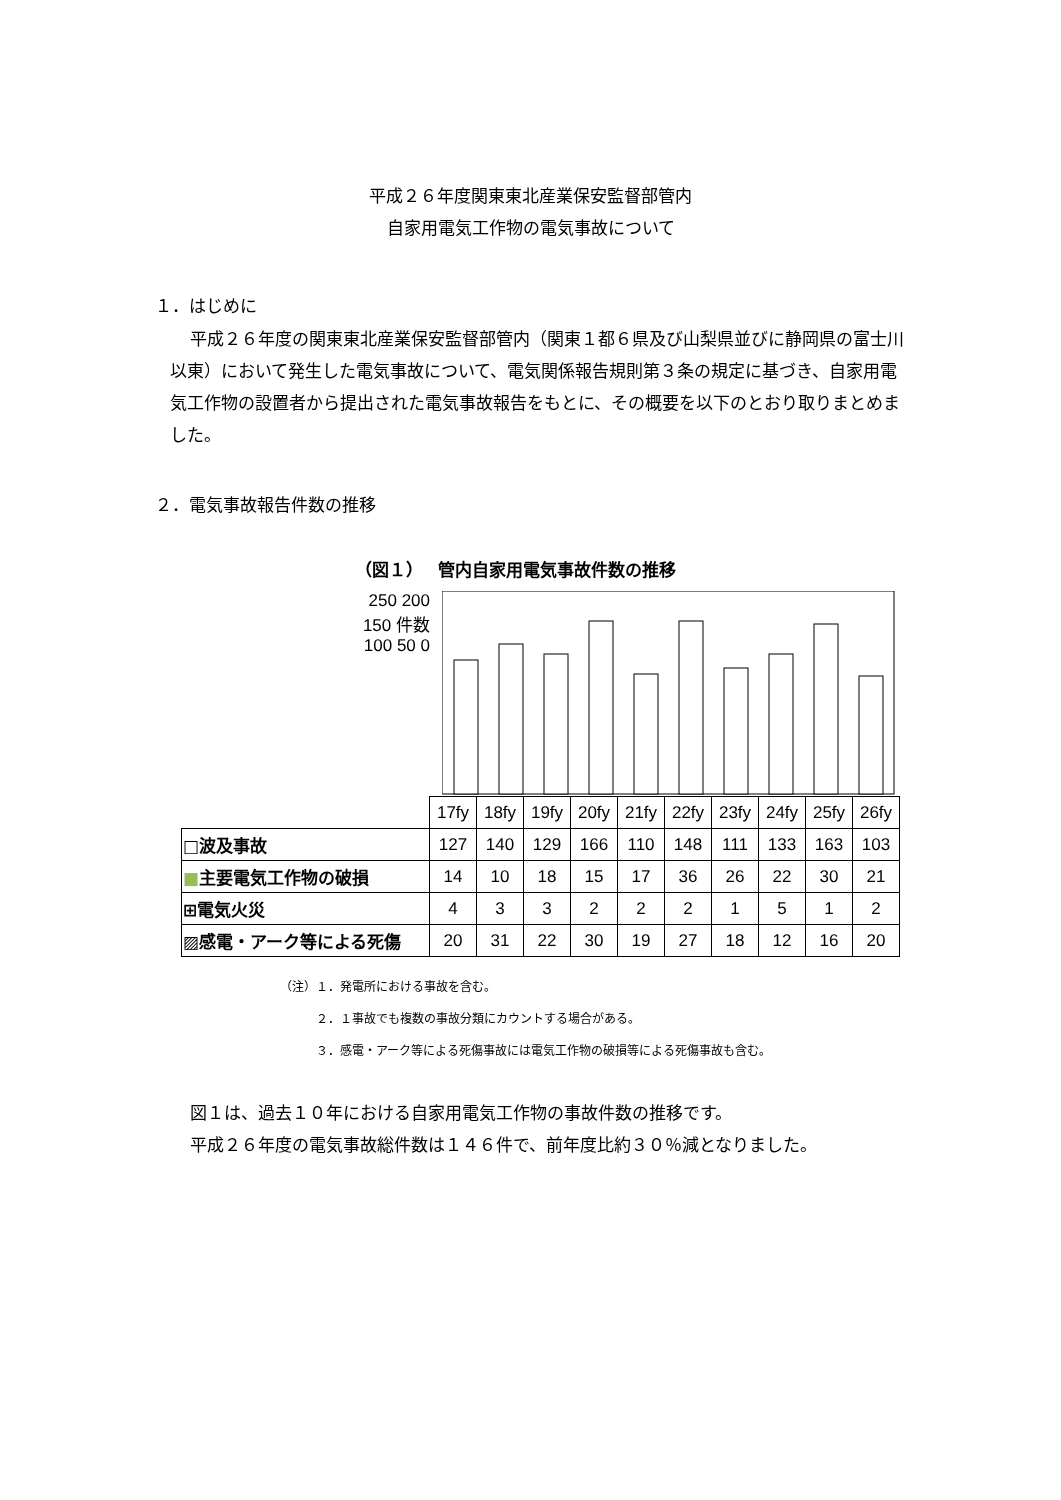平成２６年度関東東北産業保安監督部管内
自家用電気工作物の電気事故について
１．はじめに
平成２６年度の関東東北産業保安監督部管内（関東１都６県及び山梨県並びに静岡県の富士川以東）において発生した電気事故について、電気関係報告規則第３条の規定に基づき、自家用電気工作物の設置者から提出された電気事故報告をもとに、その概要を以下のとおり取りまとめました。
２．電気事故報告件数の推移
（図１）　 管内自家用電気事故件数の推移
250 200 150 件数 100 50 0
| | 17fy | 18fy | 19fy | 20fy | 21fy | 22fy | 23fy | 24fy | 25fy | 26fy |
| □波及事故 | 127 | 140 | 129 | 166 | 110 | 148 | 111 | 133 | 163 | 103 |
| ■ 主要電気工作物の破損 | 14 | 10 | 18 | 15 | 17 | 36 | 26 | 22 | 30 | 21 |
| ⊞電気火災 | 4 | 3 | 3 | 2 | 2 | 2 | 1 | 5 | 1 | 2 |
| ▨感電・アーク等による死傷 | 20 | 31 | 22 | 30 | 19 | 27 | 18 | 12 | 16 | 20 |
（注）１．発電所における事故を含む。
　　　２．１事故でも複数の事故分類にカウントする場合がある。
　　　３．感電・アーク等による死傷事故には電気工作物の破損等による死傷事故も含む。
図１は、過去１０年における自家用電気工作物の事故件数の推移です。
平成２６年度の電気事故総件数は１４６件で、前年度比約３０％減となりました。